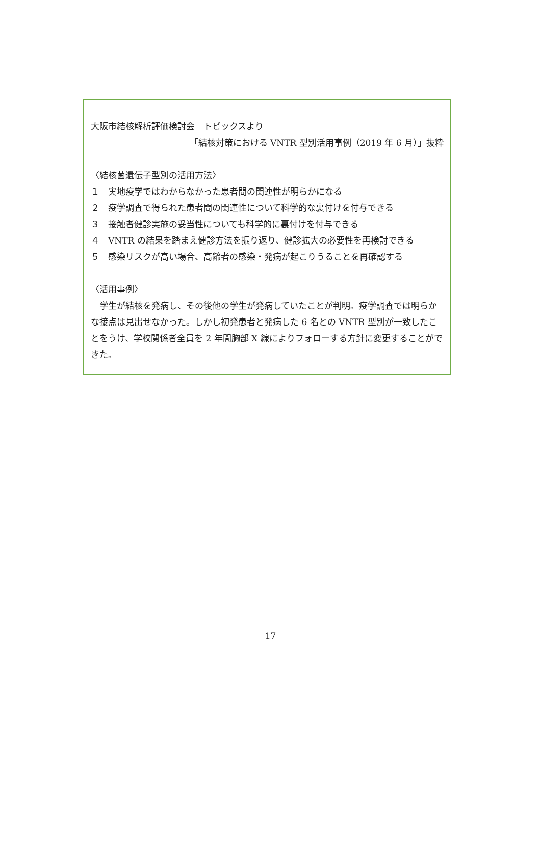大阪市結核解析評価検討会　トピックスより
「結核対策における VNTR 型別活用事例（2019 年 6 月）」抜粋
〈結核菌遺伝子型別の活用方法〉
１　実地疫学ではわからなかった患者間の関連性が明らかになる
２　疫学調査で得られた患者間の関連性について科学的な裏付けを付与できる
３　接触者健診実施の妥当性についても科学的に裏付けを付与できる
４　VNTR の結果を踏まえ健診方法を振り返り、健診拡大の必要性を再検討できる
５　感染リスクが高い場合、高齢者の感染・発病が起こりうることを再確認する
〈活用事例〉
　学生が結核を発病し、その後他の学生が発病していたことが判明。疫学調査では明らかな接点は見出せなかった。しかし初発患者と発病した 6 名との VNTR 型別が一致したことをうけ、学校関係者全員を 2 年間胸部 X 線によりフォローする方針に変更することができた。
17